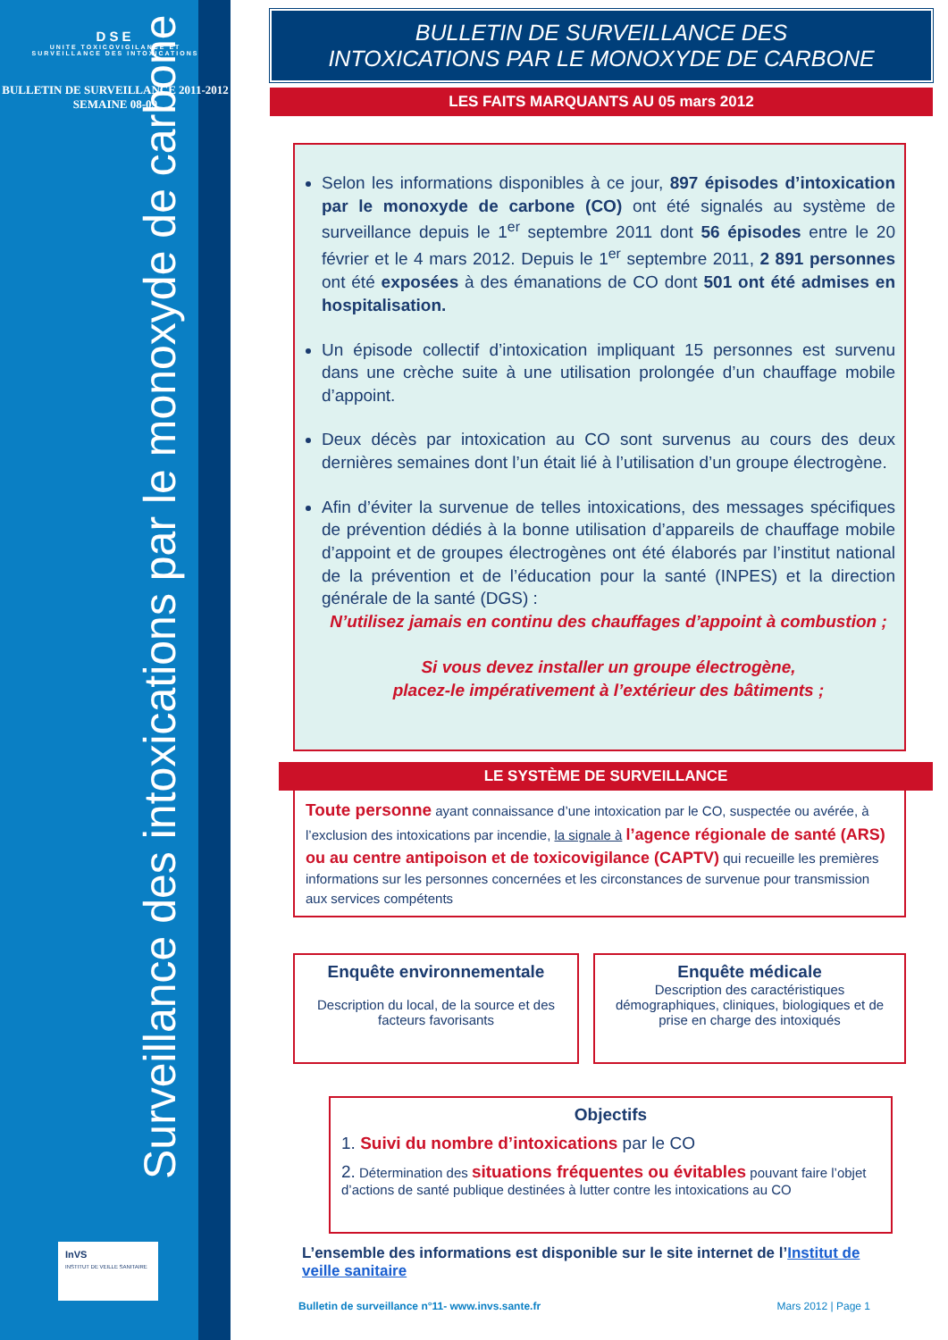DSE
UNITE TOXICOVIGILANCE ET
SURVEILLANCE DES INTOXICATIONS
BULLETIN DE SURVEILLANCE 2011-2012
SEMAINE 08-09
Surveillance des intoxications par le monoxyde de carbone
InVS
INSTITUT DE VEILLE SANITAIRE
BULLETIN DE SURVEILLANCE DES
INTOXICATIONS PAR LE MONOXYDE DE CARBONE
LES FAITS MARQUANTS AU 05 mars 2012
Selon les informations disponibles à ce jour, 897 épisodes d’intoxication par le monoxyde de carbone (CO) ont été signalés au système de surveillance depuis le 1<sup>er</sup> septembre 2011 dont 56 épisodes entre le 20 février et le 4 mars 2012. Depuis le 1<sup>er</sup> septembre 2011, 2 891 personnes ont été exposées à des émanations de CO dont 501 ont été admises en hospitalisation.
Un épisode collectif d’intoxication impliquant 15 personnes est survenu dans une crèche suite à une utilisation prolongée d’un chauffage mobile d’appoint.
Deux décès par intoxication au CO sont survenus au cours des deux dernières semaines dont l’un était lié à l’utilisation d’un groupe électrogène.
Afin d’éviter la survenue de telles intoxications, des messages spécifiques de prévention dédiés à la bonne utilisation d’appareils de chauffage mobile d’appoint et de groupes électrogènes ont été élaborés par l’institut national de la prévention et de l’éducation pour la santé (INPES) et la direction générale de la santé (DGS) :
N’utilisez jamais en continu des chauffages d’appoint à combustion ;
Si vous devez installer un groupe électrogène,
placez-le impérativement à l’extérieur des bâtiments ;
LE SYSTÈME DE SURVEILLANCE
Toute personne ayant connaissance d’une intoxication par le CO, suspectée ou avérée, à l’exclusion des intoxications par incendie, la signale à l’agence régionale de santé (ARS) ou au centre antipoison et de toxicovigilance (CAPTV) qui recueille les premières informations sur les personnes concernées et les circonstances de survenue pour transmission aux services compétents
Enquête environnementale
Description du local, de la source et des facteurs favorisants
Enquête médicale
Description des caractéristiques démographiques, cliniques, biologiques et de prise en charge des intoxiqués
Objectifs
1. Suivi du nombre d’intoxications par le CO
2. Détermination des situations fréquentes ou évitables pouvant faire l’objet d’actions de santé publique destinées à lutter contre les intoxications au CO
L’ensemble des informations est disponible sur le site internet de l’Institut de veille sanitaire
Bulletin de surveillance n°11- www.invs.sante.fr Mars 2012 | Page 1